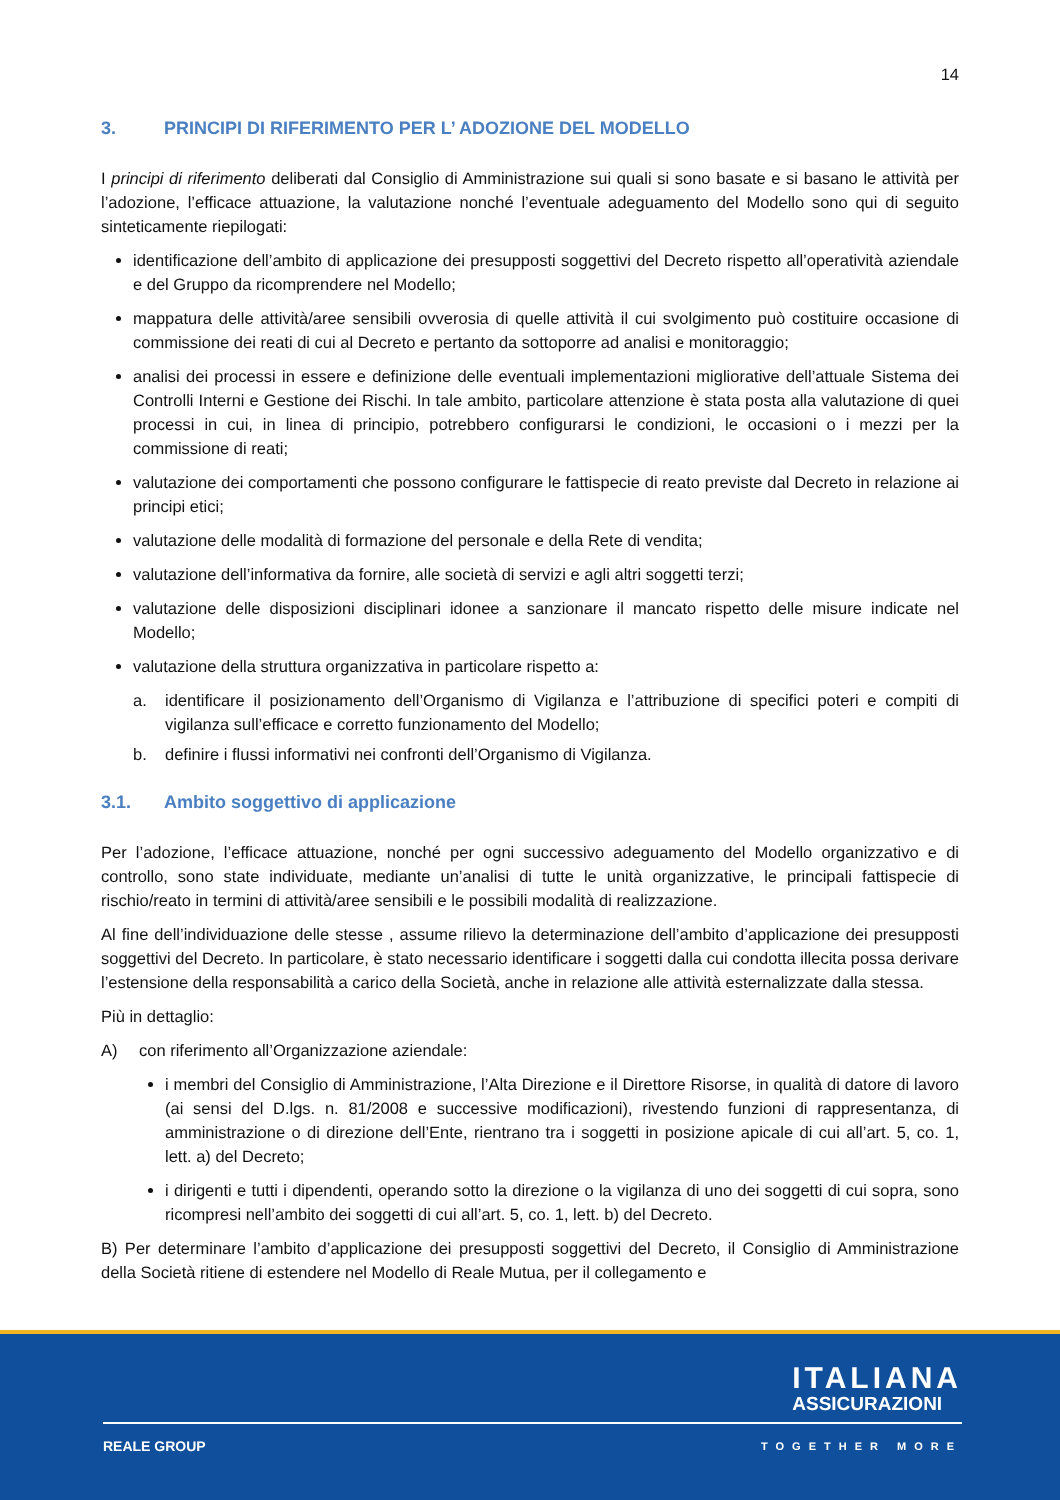14
3. PRINCIPI DI RIFERIMENTO PER L’ ADOZIONE DEL MODELLO
I principi di riferimento deliberati dal Consiglio di Amministrazione sui quali si sono basate e si basano le attività per l’adozione, l’efficace attuazione, la valutazione nonché l’eventuale adeguamento del Modello sono qui di seguito sinteticamente riepilogati:
identificazione dell’ambito di applicazione dei presupposti soggettivi del Decreto rispetto all’operatività aziendale e del Gruppo da ricomprendere nel Modello;
mappatura delle attività/aree sensibili ovverosia di quelle attività il cui svolgimento può costituire occasione di commissione dei reati di cui al Decreto e pertanto da sottoporre ad analisi e monitoraggio;
analisi dei processi in essere e definizione delle eventuali implementazioni migliorative dell’attuale Sistema dei Controlli Interni e Gestione dei Rischi. In tale ambito, particolare attenzione è stata posta alla valutazione di quei processi in cui, in linea di principio, potrebbero configurarsi le condizioni, le occasioni o i mezzi per la commissione di reati;
valutazione dei comportamenti che possono configurare le fattispecie di reato previste dal Decreto in relazione ai principi etici;
valutazione delle modalità di formazione del personale e della Rete di vendita;
valutazione dell’informativa da fornire, alle società di servizi e agli altri soggetti terzi;
valutazione delle disposizioni disciplinari idonee a sanzionare il mancato rispetto delle misure indicate nel Modello;
valutazione della struttura organizzativa in particolare rispetto a:
a. identificare il posizionamento dell’Organismo di Vigilanza e l’attribuzione di specifici poteri e compiti di vigilanza sull’efficace e corretto funzionamento del Modello;
b. definire i flussi informativi nei confronti dell’Organismo di Vigilanza.
3.1. Ambito soggettivo di applicazione
Per l’adozione, l’efficace attuazione, nonché per ogni successivo adeguamento del Modello organizzativo e di controllo, sono state individuate, mediante un’analisi di tutte le unità organizzative, le principali fattispecie di rischio/reato in termini di attività/aree sensibili e le possibili modalità di realizzazione.
Al fine dell’individuazione delle stesse , assume rilievo la determinazione dell’ambito d’applicazione dei presupposti soggettivi del Decreto. In particolare, è stato necessario identificare i soggetti dalla cui condotta illecita possa derivare l’estensione della responsabilità a carico della Società, anche in relazione alle attività esternalizzate dalla stessa.
Più in dettaglio:
A) con riferimento all’Organizzazione aziendale:
i membri del Consiglio di Amministrazione, l’Alta Direzione e il Direttore Risorse, in qualità di datore di lavoro (ai sensi del D.lgs. n. 81/2008 e successive modificazioni), rivestendo funzioni di rappresentanza, di amministrazione o di direzione dell’Ente, rientrano tra i soggetti in posizione apicale di cui all’art. 5, co. 1, lett. a) del Decreto;
i dirigenti e tutti i dipendenti, operando sotto la direzione o la vigilanza di uno dei soggetti di cui sopra, sono ricompresi nell’ambito dei soggetti di cui all’art. 5, co. 1, lett. b) del Decreto.
B) Per determinare l’ambito d’applicazione dei presupposti soggettivi del Decreto, il Consiglio di Amministrazione della Società ritiene di estendere nel Modello di Reale Mutua, per il collegamento e
ITALIANA
ASSICURAZIONI
REALE GROUP TOGETHER MORE